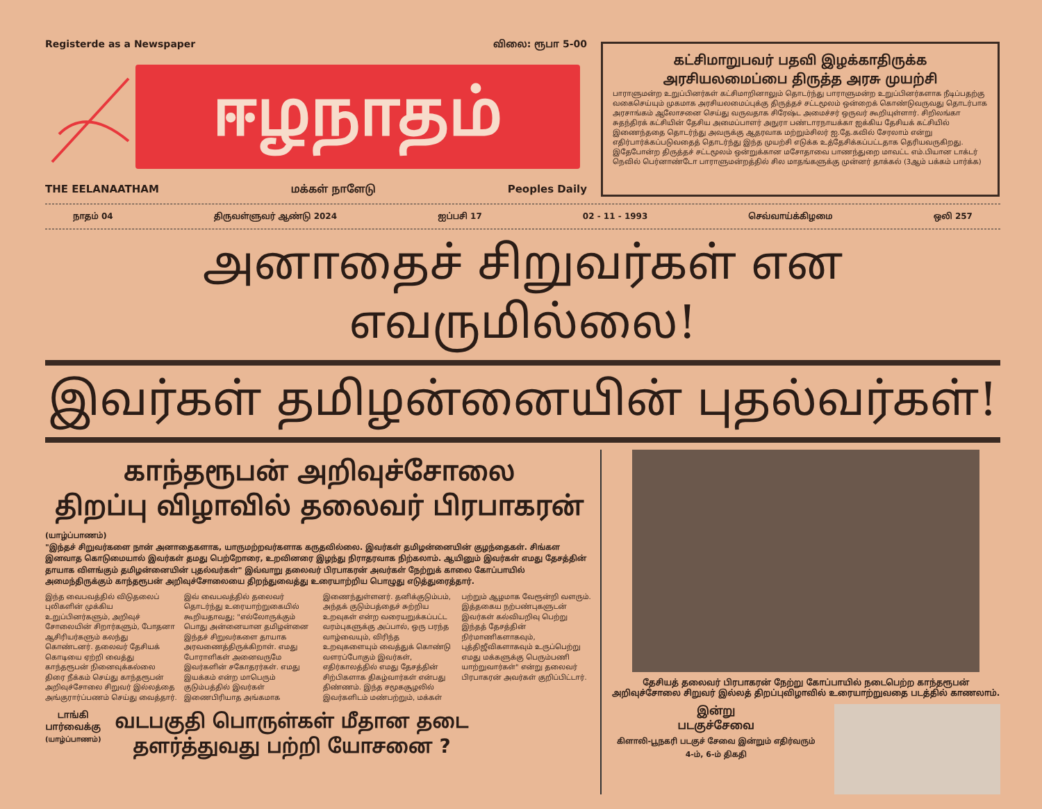Registerde as a Newspaper விலை: ரூபா 5-00
ஈழநாதம்
THE EELANAATHAM மக்கள் நாளேடு Peoples Daily
கட்சிமாறுபவர் பதவி இழக்காதிருக்க
அரசியலமைப்பை திருத்த அரசு முயற்சி
பாராளுமன்ற உறுப்பினர்கள் கட்சிமாறினாலும் தொடர்ந்து பாராளுமன்ற உறுப்பினர்களாக நீடிப்பதற்கு வகைசெய்யும் முகமாக அரசியலமைப்புக்கு திருத்தச் சட்டமூலம் ஒன்றைக் கொண்டுவருவது தொடர்பாக அரசாங்கம் ஆலோசனை செய்து வருவதாக சிரேஷ்ட அமைச்சர் ஒருவர் கூறியுள்ளார். சிறிலங்கா சுதந்திரக் கட்சியின் தேசிய அமைப்பாளர் அநுரா பண்டாரநாயக்கா ஐக்கிய தேசியக் கட்சியில் இணைந்ததை தொடர்ந்து அவருக்கு ஆதரவாக மற்றும்சிலர் ஐ.தே.கவில் சேரலாம் என்று எதிர்பார்க்கப்படுவதைத் தொடர்ந்து இந்த முயற்சி எடுக்க உத்தேசிக்கப்பட்டதாக தெரியவருகிறது. இதேபோன்ற திருத்தச் சட்டமூலம் ஒன்றுக்கான மசோதாவை பாணந்துறை மாவட்ட எம்.பியான டாக்டர் நெவில் பெர்னாண்டோ பாராளுமன்றத்தில் சில மாதங்களுக்கு முன்னர் தாக்கல் (3ஆம் பக்கம் பார்க்க)
நாதம் 04 திருவள்ளுவர் ஆண்டு 2024 ஐப்பசி 17 02 - 11 - 1993 செவ்வாய்க்கிழமை ஒலி 257
அனாதைச் சிறுவர்கள் என எவருமில்லை!
இவர்கள் தமிழன்னையின் புதல்வர்கள்!
காந்தரூபன் அறிவுச்சோலை
திறப்பு விழாவில் தலைவர் பிரபாகரன்
(யாழ்ப்பாணம்)
"இந்தச் சிறுவர்களை நான் அனாதைகளாக, யாருமற்றவர்களாக கருதவில்லை. இவர்கள் தமிழன்னையின் குழந்தைகள். சிங்கள இனவாத கொடுமையால் இவர்கள் தமது பெற்றோரை, உறவினரை இழந்து நிராதரவாக நிற்கலாம். ஆயினும் இவர்கள் எமது தேசத்தின் தாயாக விளங்கும் தமிழன்னையின் புதல்வர்கள்" இவ்வாறு தலைவர் பிரபாகரன் அவர்கள் நேற்றுக் காலை கோப்பாயில் அமைந்திருக்கும் காந்தரூபன் அறிவுச்சோலையை திறந்துவைத்து உரையாற்றிய பொழுது எடுத்துரைத்தார்.
இந்த வைபவத்தில் விடுதலைப் புலிகளின் முக்கிய உறுப்பினர்களும், அறிவுச் சோலையின் சிறார்களும், போதனா ஆசிரியர்களும் கலந்து கொண்டனர். தலைவர் தேசியக் கொடியை ஏற்றி வைத்து காந்தரூபன் நினைவுக்கல்லை திரை நீக்கம் செய்து காந்தரூபன் அறிவுச்சோலை சிறுவர் இல்லத்தை அங்குரார்ப்பணம் செய்து வைத்தார். இவ் வைபவத்தில் தலைவர் தொடர்ந்து உரையாற்றுகையில் கூறியதாவது; "எல்லோருக்கும் பொது அன்னையான தமிழன்னை இந்தச் சிறுவர்களை தாயாக அரவணைத்திருக்கிறாள். எமது போராளிகள் அனைவருமே இவர்களின் சகோதரர்கள். எமது இயக்கம் என்ற மாபெரும் குடும்பத்தில் இவர்கள் இணைபிரியாத அங்கமாக இணைந்துள்ளனர். தனிக்குடும்பம், அந்தக் குடும்பத்தைச் சுற்றிய உறவுகள் என்ற வரையறுக்கப்பட்ட வரம்புகளுக்கு அப்பால், ஒரு பரந்த வாழ்வையும், விரிந்த உறவுகளையும் வைத்துக் கொண்டு வளரப்போகும் இவர்கள், எதிர்காலத்தில் எமது தேசத்தின் சிற்பிகளாக திகழ்வார்கள் என்பது திண்ணம். இந்த சமூகசூழலில் இவர்களிடம் மண்பற்றும், மக்கள் பற்றும் ஆழமாக வேரூன்றி வளரும். இத்தகைய நற்பண்புகளுடன் இவர்கள் கல்வியறிவு பெற்று இந்தத் தேசத்தின் நிர்மாணிகளாகவும், புத்திஜீவிகளாகவும் உருப்பெற்று எமது மக்களுக்கு பெரும்பணி யாற்றுவார்கள்" என்று தலைவர் பிரபாகரன் அவர்கள் குறிப்பிட்டார்.
டாங்கி
பார்வைக்கு
(யாழ்ப்பாணம்)
வடபகுதி பொருள்கள் மீதான தடை
தளர்த்துவது பற்றி யோசனை ?
தேசியத் தலைவர் பிரபாகரன் நேற்று கோப்பாயில் நடைபெற்ற காந்தரூபன் அறிவுச்சோலை சிறுவர் இல்லத் திறப்புவிழாவில் உரையாற்றுவதை படத்தில் காணலாம்.
இன்று
படகுச்சேவை
கிளாலி-பூநகரி படகுச் சேவை இன்றும் எதிர்வரும் 4-ம், 6-ம் திகதி